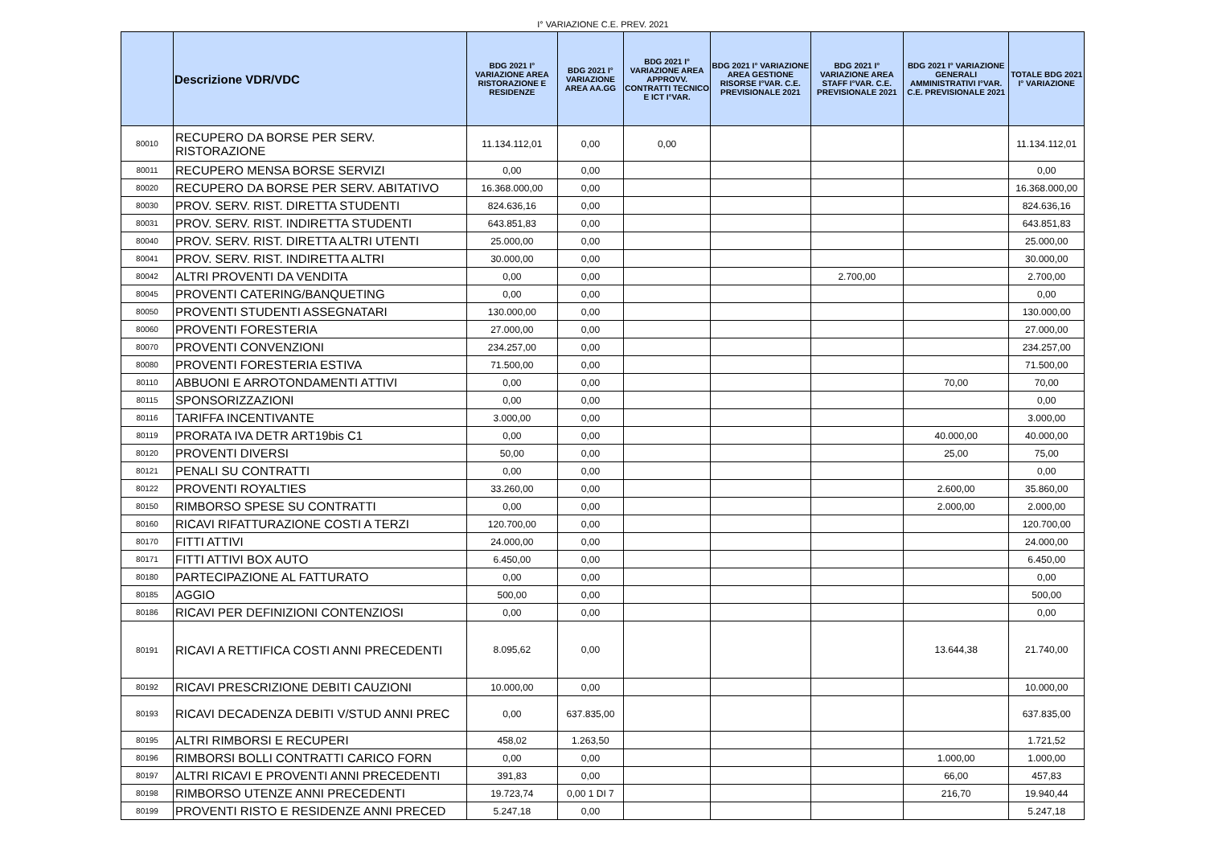I° VARIAZIONE C.E. PREV. 2021
| | Descrizione VDR/VDC | BDG 2021 I° VARIAZIONE AREA RISTORAZIONE E RESIDENZE | BDG 2021 I° VARIAZIONE AREA AA.GG | BDG 2021 I° VARIAZIONE AREA APPROVV. CONTRATTI TECNICO E ICT I°VAR. | BDG 2021 I° VARIAZIONE AREA GESTIONE RISORSE I°VAR. C.E. PREVISIONALE 2021 | BDG 2021 I° VARIAZIONE AREA STAFF I°VAR. C.E. PREVISIONALE 2021 | BDG 2021 I° VARIAZIONE GENERALI AMMINISTRATIVI I°VAR. C.E. PREVISIONALE 2021 | TOTALE BDG 2021 I° VARIAZIONE |
| --- | --- | --- | --- | --- | --- | --- | --- | --- |
| 80010 | RECUPERO DA BORSE PER SERV. RISTORAZIONE | 11.134.112,01 | 0,00 | 0,00 | | | | 11.134.112,01 |
| 80011 | RECUPERO MENSA BORSE SERVIZI | 0,00 | 0,00 | | | | | 0,00 |
| 80020 | RECUPERO DA BORSE PER SERV. ABITATIVO | 16.368.000,00 | 0,00 | | | | | 16.368.000,00 |
| 80030 | PROV. SERV. RIST. DIRETTA STUDENTI | 824.636,16 | 0,00 | | | | | 824.636,16 |
| 80031 | PROV. SERV. RIST. INDIRETTA STUDENTI | 643.851,83 | 0,00 | | | | | 643.851,83 |
| 80040 | PROV. SERV. RIST. DIRETTA ALTRI UTENTI | 25.000,00 | 0,00 | | | | | 25.000,00 |
| 80041 | PROV. SERV. RIST. INDIRETTA ALTRI | 30.000,00 | 0,00 | | | | | 30.000,00 |
| 80042 | ALTRI PROVENTI DA VENDITA | 0,00 | 0,00 | | | 2.700,00 | | 2.700,00 |
| 80045 | PROVENTI CATERING/BANQUETING | 0,00 | 0,00 | | | | | 0,00 |
| 80050 | PROVENTI STUDENTI ASSEGNATARI | 130.000,00 | 0,00 | | | | | 130.000,00 |
| 80060 | PROVENTI FORESTERIA | 27.000,00 | 0,00 | | | | | 27.000,00 |
| 80070 | PROVENTI CONVENZIONI | 234.257,00 | 0,00 | | | | | 234.257,00 |
| 80080 | PROVENTI FORESTERIA ESTIVA | 71.500,00 | 0,00 | | | | | 71.500,00 |
| 80110 | ABBUONI E ARROTONDAMENTI ATTIVI | 0,00 | 0,00 | | | | 70,00 | 70,00 |
| 80115 | SPONSORIZZAZIONI | 0,00 | 0,00 | | | | | 0,00 |
| 80116 | TARIFFA INCENTIVANTE | 3.000,00 | 0,00 | | | | | 3.000,00 |
| 80119 | PRORATA IVA DETR ART19bis C1 | 0,00 | 0,00 | | | | 40.000,00 | 40.000,00 |
| 80120 | PROVENTI DIVERSI | 50,00 | 0,00 | | | | 25,00 | 75,00 |
| 80121 | PENALI SU CONTRATTI | 0,00 | 0,00 | | | | | 0,00 |
| 80122 | PROVENTI ROYALTIES | 33.260,00 | 0,00 | | | | 2.600,00 | 35.860,00 |
| 80150 | RIMBORSO SPESE SU CONTRATTI | 0,00 | 0,00 | | | | 2.000,00 | 2.000,00 |
| 80160 | RICAVI RIFATTURAZIONE COSTI A TERZI | 120.700,00 | 0,00 | | | | | 120.700,00 |
| 80170 | FITTI ATTIVI | 24.000,00 | 0,00 | | | | | 24.000,00 |
| 80171 | FITTI ATTIVI BOX AUTO | 6.450,00 | 0,00 | | | | | 6.450,00 |
| 80180 | PARTECIPAZIONE AL FATTURATO | 0,00 | 0,00 | | | | | 0,00 |
| 80185 | AGGIO | 500,00 | 0,00 | | | | | 500,00 |
| 80186 | RICAVI PER DEFINIZIONI CONTENZIOSI | 0,00 | 0,00 | | | | | 0,00 |
| 80191 | RICAVI A RETTIFICA COSTI ANNI PRECEDENTI | 8.095,62 | 0,00 | | | | 13.644,38 | 21.740,00 |
| 80192 | RICAVI PRESCRIZIONE DEBITI CAUZIONI | 10.000,00 | 0,00 | | | | | 10.000,00 |
| 80193 | RICAVI DECADENZA DEBITI V/STUD ANNI PREC | 0,00 | 637.835,00 | | | | | 637.835,00 |
| 80195 | ALTRI RIMBORSI E RECUPERI | 458,02 | 1.263,50 | | | | | 1.721,52 |
| 80196 | RIMBORSI BOLLI CONTRATTI CARICO FORN | 0,00 | 0,00 | | | | 1.000,00 | 1.000,00 |
| 80197 | ALTRI RICAVI E PROVENTI ANNI PRECEDENTI | 391,83 | 0,00 | | | | 66,00 | 457,83 |
| 80198 | RIMBORSO UTENZE ANNI PRECEDENTI | 19.723,74 | 0,00 1 DI 7 | | | | 216,70 | 19.940,44 |
| 80199 | PROVENTI RISTO E RESIDENZE ANNI PRECED | 5.247,18 | 0,00 | | | | | 5.247,18 |